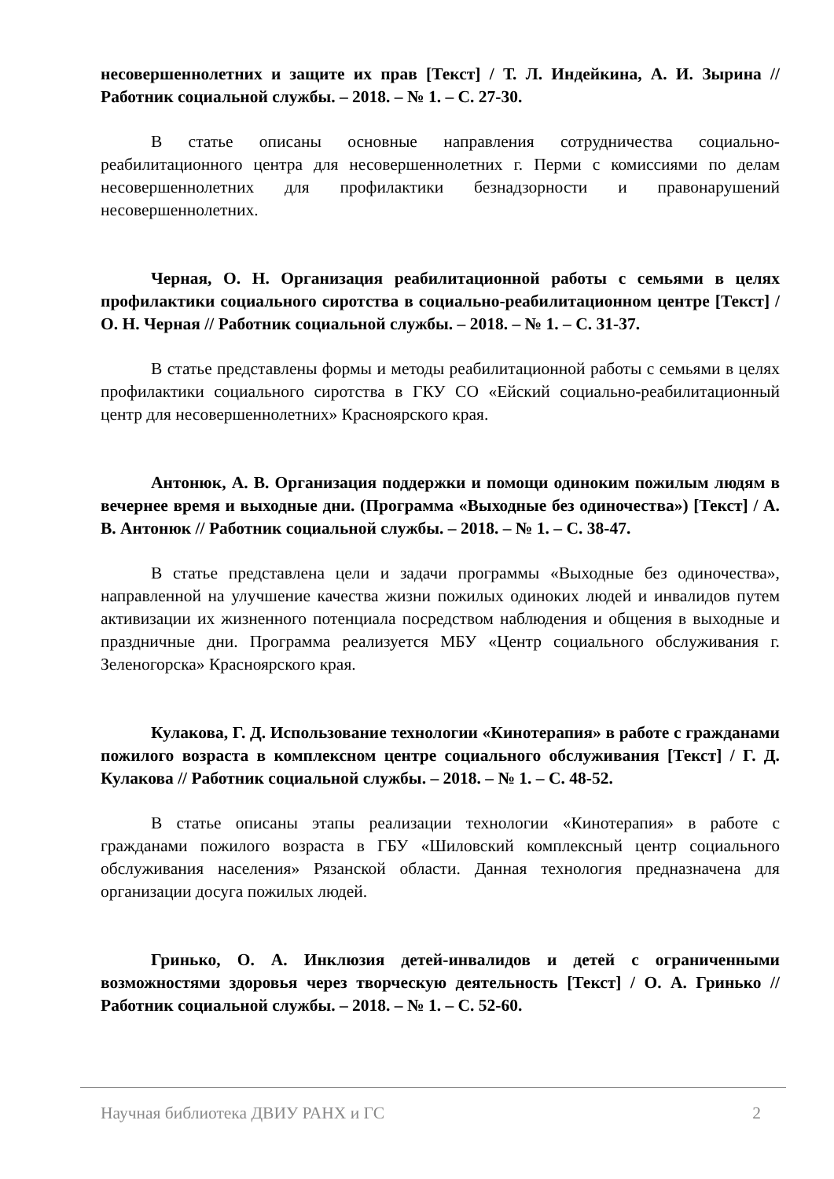несовершеннолетних и защите их прав [Текст] / Т. Л. Индейкина, А. И. Зырина // Работник социальной службы. – 2018. – № 1. – С. 27-30.
В статье описаны основные направления сотрудничества социально-реабилитационного центра для несовершеннолетних г. Перми с комиссиями по делам несовершеннолетних для профилактики безнадзорности и правонарушений несовершеннолетних.
Черная, О. Н. Организация реабилитационной работы с семьями в целях профилактики социального сиротства в социально-реабилитационном центре [Текст] / О. Н. Черная // Работник социальной службы. – 2018. – № 1. – С. 31-37.
В статье представлены формы и методы реабилитационной работы с семьями в целях профилактики социального сиротства в ГКУ СО «Ейский социально-реабилитационный центр для несовершеннолетних» Красноярского края.
Антонюк, А. В. Организация поддержки и помощи одиноким пожилым людям в вечернее время и выходные дни. (Программа «Выходные без одиночества») [Текст] / А. В. Антонюк // Работник социальной службы. – 2018. – № 1. – С. 38-47.
В статье представлена цели и задачи программы «Выходные без одиночества», направленной на улучшение качества жизни пожилых одиноких людей и инвалидов путем активизации их жизненного потенциала посредством наблюдения и общения в выходные и праздничные дни. Программа реализуется МБУ «Центр социального обслуживания г. Зеленогорска» Красноярского края.
Кулакова, Г. Д. Использование технологии «Кинотерапия» в работе с гражданами пожилого возраста в комплексном центре социального обслуживания [Текст] / Г. Д. Кулакова // Работник социальной службы. – 2018. – № 1. – С. 48-52.
В статье описаны этапы реализации технологии «Кинотерапия» в работе с гражданами пожилого возраста в ГБУ «Шиловский комплексный центр социального обслуживания населения» Рязанской области. Данная технология предназначена для организации досуга пожилых людей.
Гринько, О. А. Инклюзия детей-инвалидов и детей с ограниченными возможностями здоровья через творческую деятельность [Текст] / О. А. Гринько // Работник социальной службы. – 2018. – № 1. – С. 52-60.
Научная библиотека ДВИУ РАНХ и ГС 2